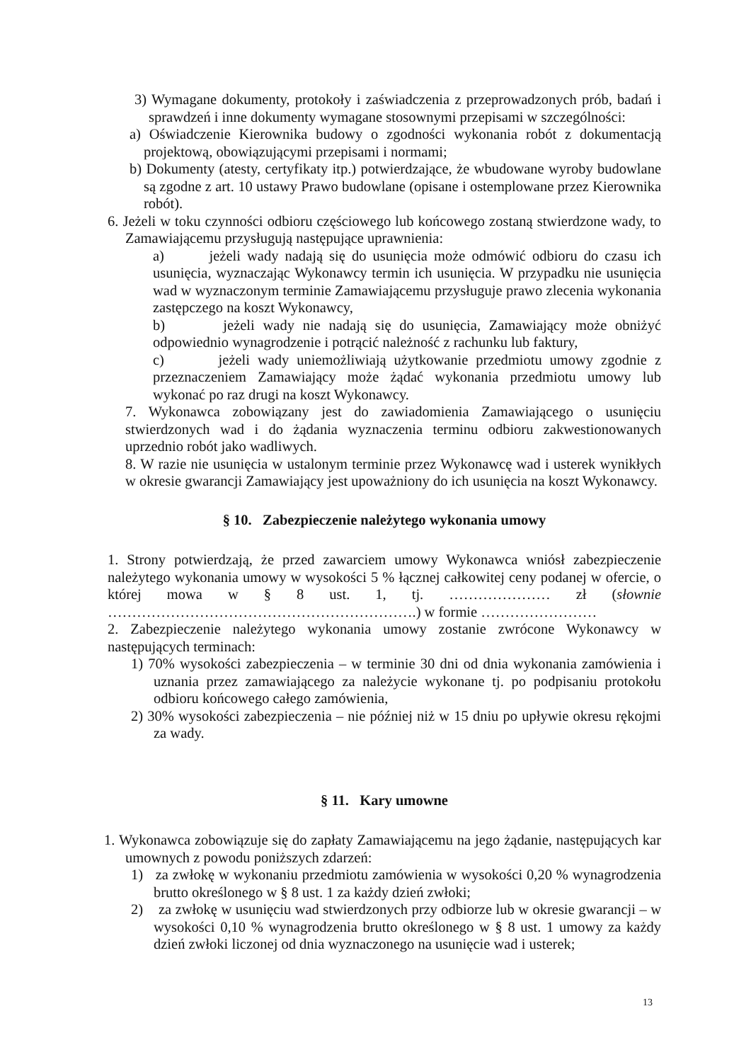3) Wymagane dokumenty, protokoły i zaświadczenia z przeprowadzonych prób, badań i sprawdzeń i inne dokumenty wymagane stosownymi przepisami w szczególności:
a) Oświadczenie Kierownika budowy o zgodności wykonania robót z dokumentacją projektową, obowiązującymi przepisami i normami;
b) Dokumenty (atesty, certyfikaty itp.) potwierdzające, że wbudowane wyroby budowlane są zgodne z art. 10 ustawy Prawo budowlane (opisane i ostemplowane przez Kierownika robót).
6. Jeżeli w toku czynności odbioru częściowego lub końcowego zostaną stwierdzone wady, to Zamawiającemu przysługują następujące uprawnienia:
a) jeżeli wady nadają się do usunięcia może odmówić odbioru do czasu ich usunięcia, wyznaczając Wykonawcy termin ich usunięcia. W przypadku nie usunięcia wad w wyznaczonym terminie Zamawiającemu przysługuje prawo zlecenia wykonania zastępczego na koszt Wykonawcy,
b) jeżeli wady nie nadają się do usunięcia, Zamawiający może obniżyć odpowiednio wynagrodzenie i potrącić należność z rachunku lub faktury,
c) jeżeli wady uniemożliwiają użytkowanie przedmiotu umowy zgodnie z przeznaczeniem Zamawiający może żądać wykonania przedmiotu umowy lub wykonać po raz drugi na koszt Wykonawcy.
7. Wykonawca zobowiązany jest do zawiadomienia Zamawiającego o usunięciu stwierdzonych wad i do żądania wyznaczenia terminu odbioru zakwestionowanych uprzednio robót jako wadliwych.
8. W razie nie usunięcia w ustalonym terminie przez Wykonawcę wad i usterek wynikłych w okresie gwarancji Zamawiający jest upoważniony do ich usunięcia na koszt Wykonawcy.
§ 10. Zabezpieczenie należytego wykonania umowy
1. Strony potwierdzają, że przed zawarciem umowy Wykonawca wniósł zabezpieczenie należytego wykonania umowy w wysokości 5 % łącznej całkowitej ceny podanej w ofercie, o której mowa w § 8 ust. 1, tj. ………………… zł (słownie ……………………………………………………….) w formie ……………………
2. Zabezpieczenie należytego wykonania umowy zostanie zwrócone Wykonawcy w następujących terminach:
1) 70% wysokości zabezpieczenia – w terminie 30 dni od dnia wykonania zamówienia i uznania przez zamawiającego za należycie wykonane tj. po podpisaniu protokołu odbioru końcowego całego zamówienia,
2) 30% wysokości zabezpieczenia – nie później niż w 15 dniu po upływie okresu rękojmi za wady.
§ 11. Kary umowne
1. Wykonawca zobowiązuje się do zapłaty Zamawiającemu na jego żądanie, następujących kar umownych z powodu poniższych zdarzeń:
1) za zwłokę w wykonaniu przedmiotu zamówienia w wysokości 0,20 % wynagrodzenia brutto określonego w § 8 ust. 1 za każdy dzień zwłoki;
2) za zwłokę w usunięciu wad stwierdzonych przy odbiorze lub w okresie gwarancji – w wysokości 0,10 % wynagrodzenia brutto określonego w § 8 ust. 1 umowy za każdy dzień zwłoki liczonej od dnia wyznaczonego na usunięcie wad i usterek;
13